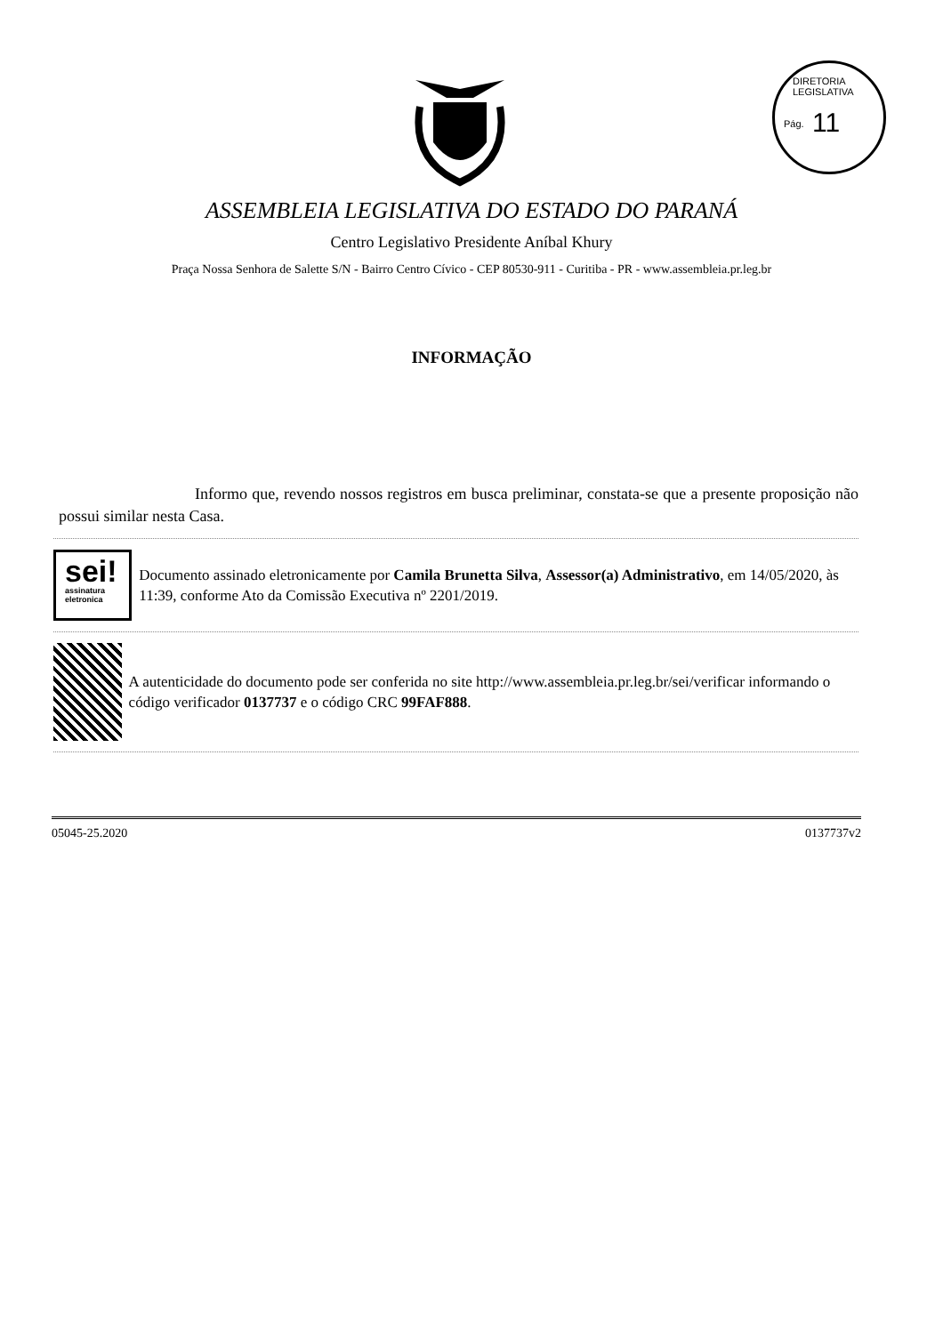DIRETORIA LEGISLATIVA
Pág. 11
ASSEMBLEIA LEGISLATIVA DO ESTADO DO PARANÁ
Centro Legislativo Presidente Aníbal Khury
Praça Nossa Senhora de Salette S/N - Bairro Centro Cívico - CEP 80530-911 - Curitiba - PR - www.assembleia.pr.leg.br
INFORMAÇÃO
Informo que, revendo nossos registros em busca preliminar, constata-se que a presente proposição não possui similar nesta Casa.
sei!
assinatura
eletronica
Documento assinado eletronicamente por Camila Brunetta Silva, Assessor(a) Administrativo, em 14/05/2020, às 11:39, conforme Ato da Comissão Executiva nº 2201/2019.
A autenticidade do documento pode ser conferida no site http://www.assembleia.pr.leg.br/sei/verificar informando o código verificador 0137737 e o código CRC 99FAF888.
05045-25.2020 0137737v2